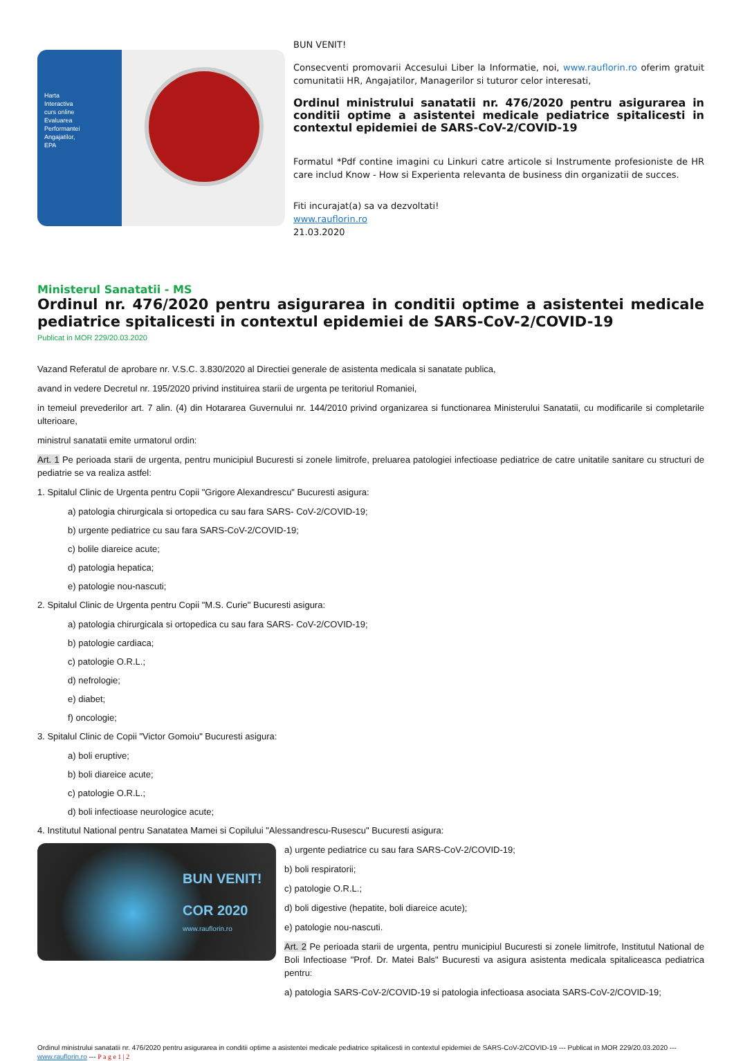Harta
Interactiva
curs online
Evaluarea
Performantei
Angajatilor,
EPA
BUN VENIT!
Consecventi promovarii Accesului Liber la Informatie, noi, www.rauflorin.ro oferim gratuit comunitatii HR, Angajatilor, Managerilor si tuturor celor interesati,
Ordinul ministrului sanatatii nr. 476/2020 pentru asigurarea in conditii optime a asistentei medicale pediatrice spitalicesti in contextul epidemiei de SARS-CoV-2/COVID-19
Formatul *Pdf contine imagini cu Linkuri catre articole si Instrumente profesioniste de HR care includ Know - How si Experienta relevanta de business din organizatii de succes.
Fiti incurajat(a) sa va dezvoltati!
www.rauflorin.ro
21.03.2020
Ministerul Sanatatii - MS
Ordinul nr. 476/2020 pentru asigurarea in conditii optime a asistentei medicale pediatrice spitalicesti in contextul epidemiei de SARS-CoV-2/COVID-19
Publicat in MOR 229/20.03.2020
Vazand Referatul de aprobare nr. V.S.C. 3.830/2020 al Directiei generale de asistenta medicala si sanatate publica,
avand in vedere Decretul nr. 195/2020 privind instituirea starii de urgenta pe teritoriul Romaniei,
in temeiul prevederilor art. 7 alin. (4) din Hotararea Guvernului nr. 144/2010 privind organizarea si functionarea Ministerului Sanatatii, cu modificarile si completarile ulterioare,
ministrul sanatatii emite urmatorul ordin:
Art. 1 Pe perioada starii de urgenta, pentru municipiul Bucuresti si zonele limitrofe, preluarea patologiei infectioase pediatrice de catre unitatile sanitare cu structuri de pediatrie se va realiza astfel:
1. Spitalul Clinic de Urgenta pentru Copii "Grigore Alexandrescu" Bucuresti asigura:
a) patologia chirurgicala si ortopedica cu sau fara SARS- CoV-2/COVID-19;
b) urgente pediatrice cu sau fara SARS-CoV-2/COVID-19;
c) bolile diareice acute;
d) patologia hepatica;
e) patologie nou-nascuti;
2. Spitalul Clinic de Urgenta pentru Copii "M.S. Curie" Bucuresti asigura:
a) patologia chirurgicala si ortopedica cu sau fara SARS- CoV-2/COVID-19;
b) patologie cardiaca;
c) patologie O.R.L.;
d) nefrologie;
e) diabet;
f) oncologie;
3. Spitalul Clinic de Copii "Victor Gomoiu" Bucuresti asigura:
a) boli eruptive;
b) boli diareice acute;
c) patologie O.R.L.;
d) boli infectioase neurologice acute;
4. Institutul National pentru Sanatatea Mamei si Copilului "Alessandrescu-Rusescu" Bucuresti asigura:
BUN VENIT!
COR 2020
www.rauflorin.ro
a) urgente pediatrice cu sau fara SARS-CoV-2/COVID-19;
b) boli respiratorii;
c) patologie O.R.L.;
d) boli digestive (hepatite, boli diareice acute);
e) patologie nou-nascuti.
Art. 2 Pe perioada starii de urgenta, pentru municipiul Bucuresti si zonele limitrofe, Institutul National de Boli Infectioase "Prof. Dr. Matei Bals" Bucuresti va asigura asistenta medicala spitaliceasca pediatrica pentru:
a) patologia SARS-CoV-2/COVID-19 si patologia infectioasa asociata SARS-CoV-2/COVID-19;
Ordinul ministrului sanatatii nr. 476/2020 pentru asigurarea in conditii optime a asistentei medicale pediatrice spitalicesti in contextul epidemiei de SARS-CoV-2/COVID-19 --- Publicat in MOR 229/20.03.2020 --- www.rauflorin.ro --- P a g e 1 | 2